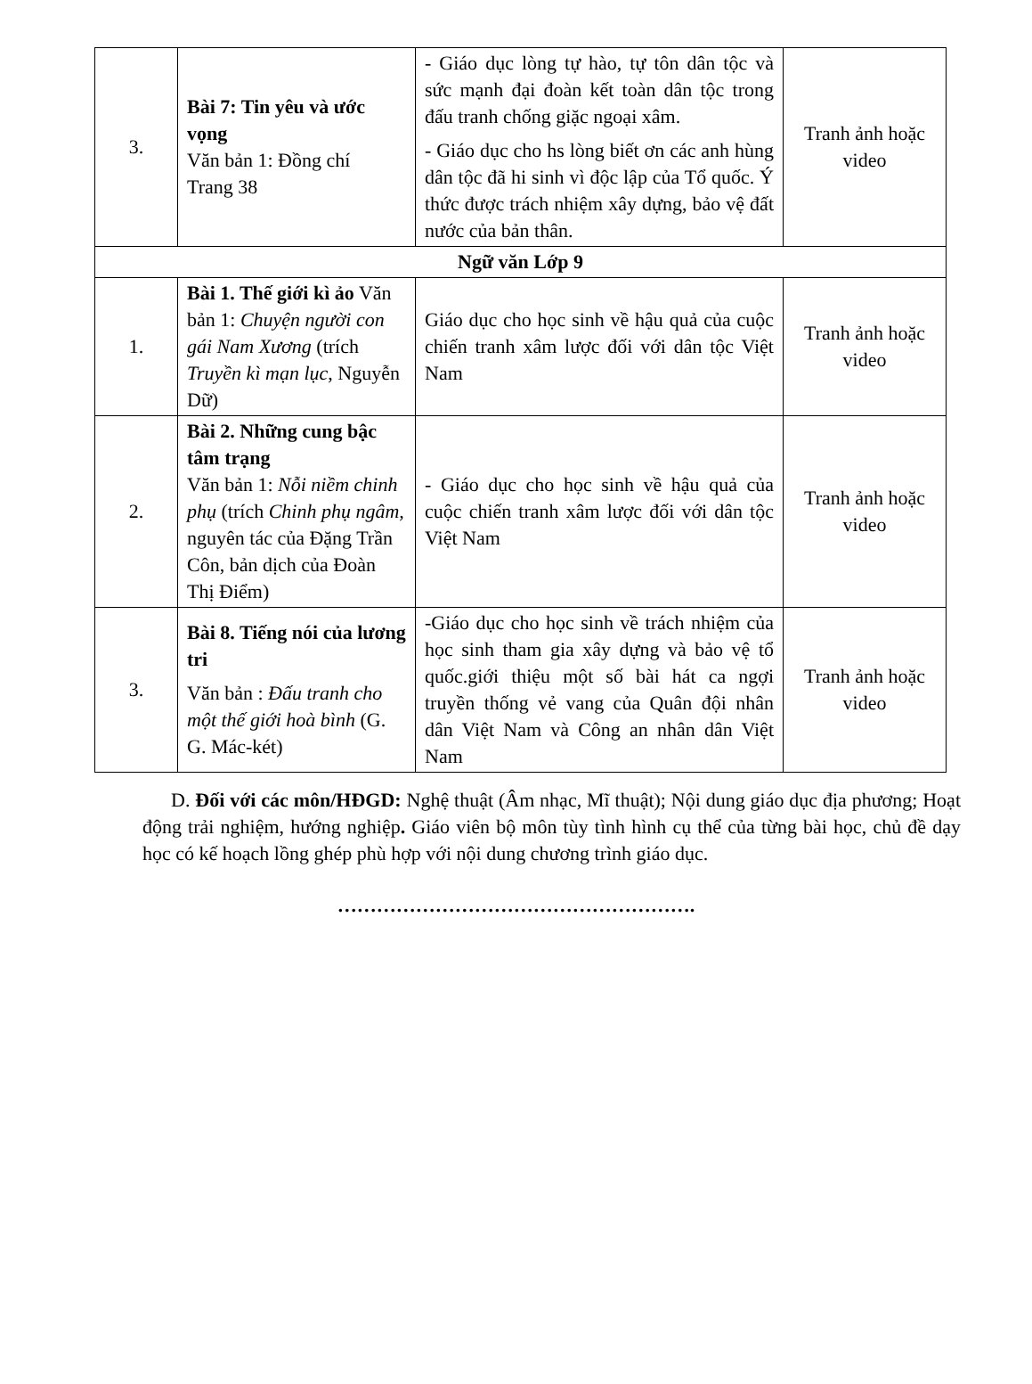| 3. | Bài 7: Tin yêu và ước vọng Văn bản 1: Đồng chí Trang 38 | - Giáo dục lòng tự hào, tự tôn dân tộc và sức mạnh đại đoàn kết toàn dân tộc trong đấu tranh chống giặc ngoại xâm. - Giáo dục cho hs lòng biết ơn các anh hùng dân tộc đã hi sinh vì độc lập của Tổ quốc. Ý thức được trách nhiệm xây dựng, bảo vệ đất nước của bản thân. | Tranh ảnh hoặc video |
| Ngữ văn Lớp 9 | | | |
| 1. | Bài 1. Thế giới kì ảo Văn bản 1: Chuyện người con gái Nam Xương (trích Truyền kì mạn lục , Nguyễn Dữ) | Giáo dục cho học sinh về hậu quả của cuộc chiến tranh xâm lược đối với dân tộc Việt Nam | Tranh ảnh hoặc video |
| 2. | Bài 2. Những cung bậc tâm trạng Văn bản 1: Nỗi niềm chinh phụ (trích Chinh phụ ngâm, nguyên tác của Đặng Trần Côn, bản dịch của Đoàn Thị Điểm) | - Giáo dục cho học sinh về hậu quả của cuộc chiến tranh xâm lược đối với dân tộc Việt Nam | Tranh ảnh hoặc video |
| 3. | Bài 8. Tiếng nói của lương tri Văn bản : Đấu tranh cho một thế giới hoà bình (G. G. Mác-két) | -Giáo dục cho học sinh về trách nhiệm của học sinh tham gia xây dựng và bảo vệ tổ quốc.giới thiệu một số bài hát ca ngợi truyền thống vẻ vang của Quân đội nhân dân Việt Nam và Công an nhân dân Việt Nam | Tranh ảnh hoặc video |
D. Đối với các môn/HĐGD: Nghệ thuật (Âm nhạc, Mĩ thuật); Nội dung giáo dục địa phương; Hoạt động trải nghiệm, hướng nghiệp. Giáo viên bộ môn tùy tình hình cụ thể của từng bài học, chủ đề dạy học có kế hoạch lồng ghép phù hợp với nội dung chương trình giáo dục.
……………………………………………….